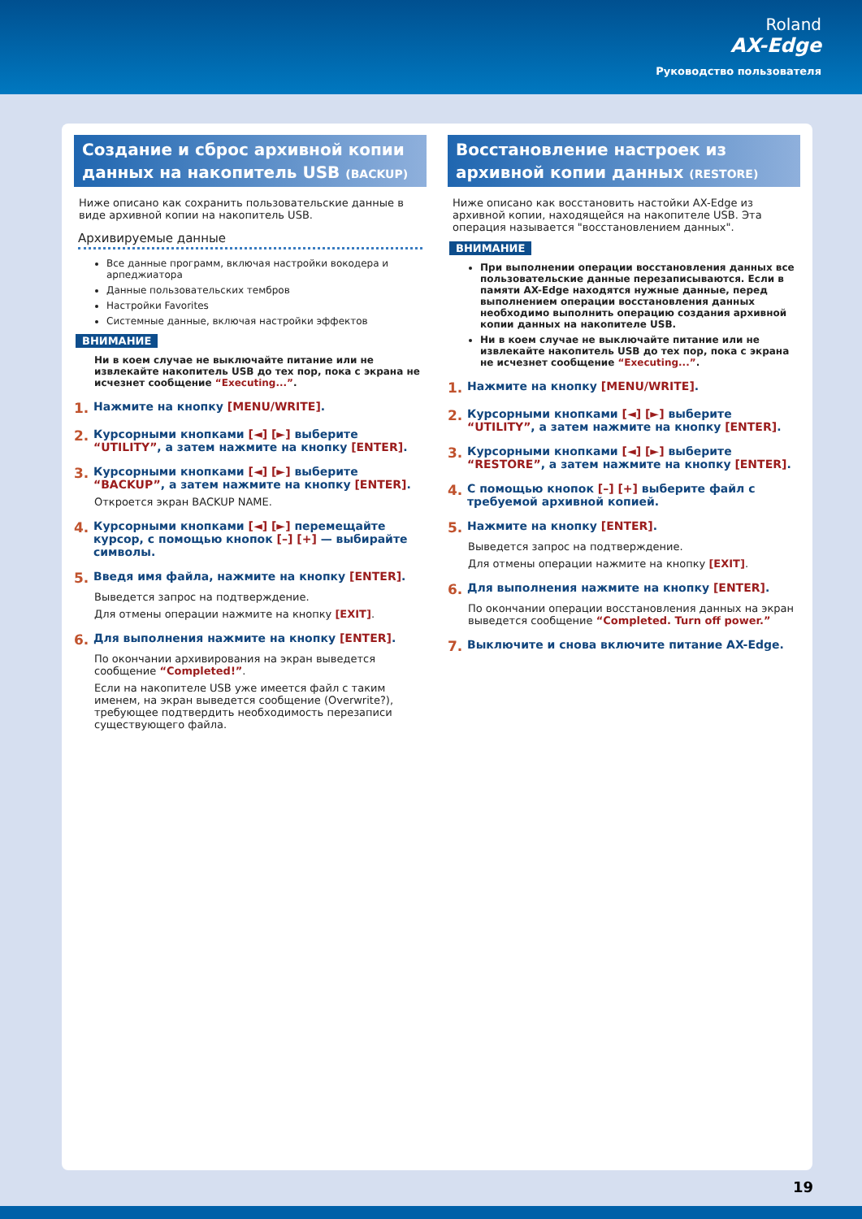Roland
AX-Edge
Руководство пользователя
Создание и сброс архивной копии данных на накопитель USB (BACKUP)
Ниже описано как сохранить пользовательские данные в виде архивной копии на накопитель USB.
Архивируемые данные
Все данные программ, включая настройки вокодера и арпеджиатора
Данные пользовательских тембров
Настройки Favorites
Системные данные, включая настройки эффектов
ВНИМАНИЕ
Ни в коем случае не выключайте питание или не извлекайте накопитель USB до тех пор, пока с экрана не исчезнет сообщение “Executing...”.
1. Нажмите на кнопку [MENU/WRITE].
2. Курсорными кнопками [◄] [►] выберите “UTILITY”, а затем нажмите на кнопку [ENTER].
3. Курсорными кнопками [◄] [►] выберите “BACKUP”, а затем нажмите на кнопку [ENTER].
Откроется экран BACKUP NAME.
4. Курсорными кнопками [◄] [►] перемещайте курсор, с помощью кнопок [–] [+] — выбирайте символы.
5. Введя имя файла, нажмите на кнопку [ENTER].
Выведется запрос на подтверждение.
Для отмены операции нажмите на кнопку [EXIT].
6. Для выполнения нажмите на кнопку [ENTER].
По окончании архивирования на экран выведется сообщение “Completed!”.
Если на накопителе USB уже имеется файл с таким именем, на экран выведется сообщение (Overwrite?), требующее подтвердить необходимость перезаписи существующего файла.
Восстановление настроек из архивной копии данных (RESTORE)
Ниже описано как восстановить настойки AX-Edge из архивной копии, находящейся на накопителе USB. Эта операция называ­ется "восстановлением данных".
ВНИМАНИЕ
При выполнении операции восстановления данных все пользовательские данные перезаписываются. Если в памяти AX-Edge находятся нужные данные, перед выполнением операции восстановления данных необходимо выполнить операцию создания архивной копии данных на накопителе USB.
Ни в коем случае не выключайте питание или не извлекайте накопитель USB до тех пор, пока с экрана не исчезнет сообщение “Executing...”.
1. Нажмите на кнопку [MENU/WRITE].
2. Курсорными кнопками [◄] [►] выберите “UTILITY”, а затем нажмите на кнопку [ENTER].
3. Курсорными кнопками [◄] [►] выберите “RESTORE”, а затем нажмите на кнопку [ENTER].
4. С помощью кнопок [–] [+] выберите файл с требуемой архивной копией.
5. Нажмите на кнопку [ENTER].
Выведется запрос на подтверждение.
Для отмены операции нажмите на кнопку [EXIT].
6. Для выполнения нажмите на кнопку [ENTER].
По окончании операции восстановления данных на экран выведется сообщение “Completed. Turn off power.”
7. Выключите и снова включите питание AX-Edge.
19